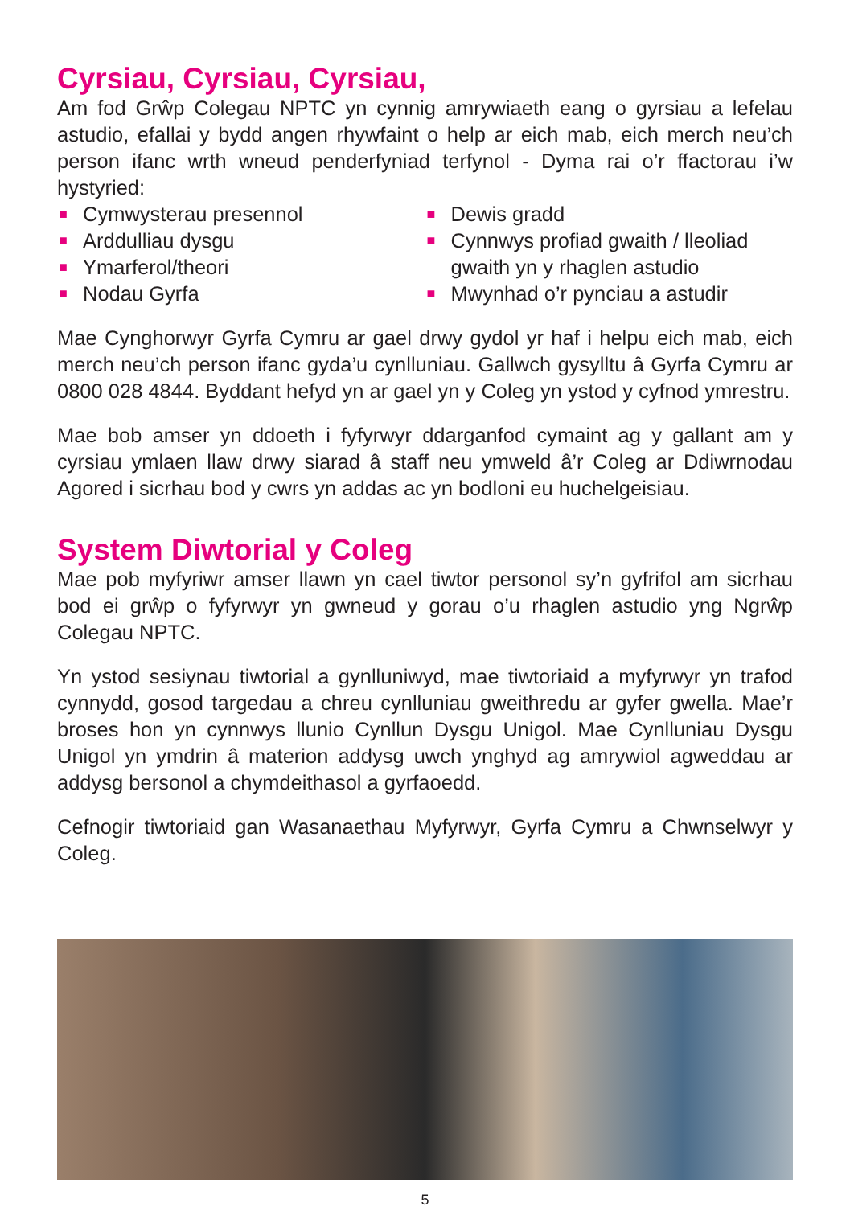Cyrsiau, Cyrsiau, Cyrsiau,
Am fod Grŵp Colegau NPTC yn cynnig amrywiaeth eang o gyrsiau a lefelau astudio, efallai y bydd angen rhywfaint o help ar eich mab, eich merch neu’ch person ifanc wrth wneud penderfyniad terfynol - Dyma rai o’r ffactorau i’w hystyried:
■ Cymwysterau presennol
■ Arddulliau dysgu
■ Ymarferol/theori
■ Nodau Gyrfa
■ Dewis gradd
■ Cynnwys profiad gwaith / lleoliad gwaith yn y rhaglen astudio
■ Mwynhad o’r pynciau a astudir
Mae Cynghorwyr Gyrfa Cymru ar gael drwy gydol yr haf i helpu eich mab, eich merch neu’ch person ifanc gyda’u cynlluniau. Gallwch gysylltu â Gyrfa Cymru ar 0800 028 4844. Byddant hefyd yn ar gael yn y Coleg yn ystod y cyfnod ymrestru.
Mae bob amser yn ddoeth i fyfyrwyr ddarganfod cymaint ag y gallant am y cyrsiau ymlaen llaw drwy siarad â staff neu ymweld â’r Coleg ar Ddiwrnodau Agored i sicrhau bod y cwrs yn addas ac yn bodloni eu huchelgeisiau.
System Diwtorial y Coleg
Mae pob myfyriwr amser llawn yn cael tiwtor personol sy’n gyfrifol am sicrhau bod ei grŵp o fyfyrwyr yn gwneud y gorau o’u rhaglen astudio yng Ngrŵp Colegau NPTC.
Yn ystod sesiynau tiwtorial a gynlluniwyd, mae tiwtoriaid a myfyrwyr yn trafod cynnydd, gosod targedau a chreu cynlluniau gweithredu ar gyfer gwella. Mae’r broses hon yn cynnwys llunio Cynllun Dysgu Unigol. Mae Cynlluniau Dysgu Unigol yn ymdrin â materion addysg uwch ynghyd ag amrywiol agweddau ar addysg bersonol a chymdeithasol a gyrfaoedd.
Cefnogir tiwtoriaid gan Wasanaethau Myfyrwyr, Gyrfa Cymru a Chwnselwyr y Coleg.
5